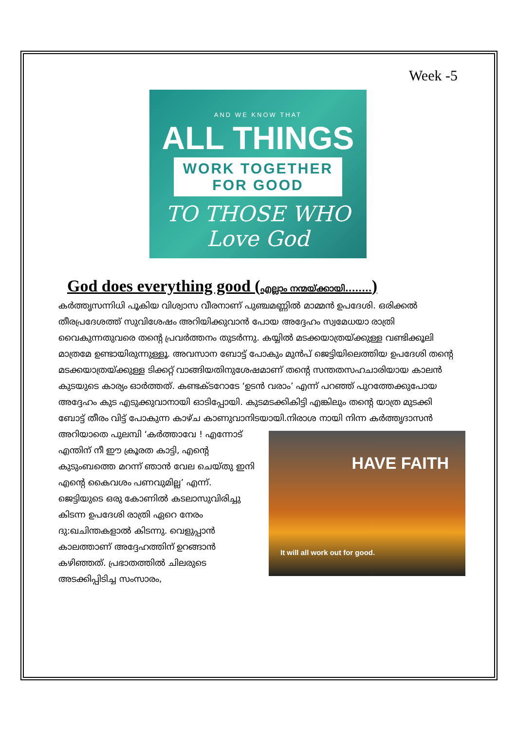Week -5
AND WE KNOW THAT
ALL THINGS
WORK TOGETHER
FOR GOOD
TO THOSE WHO Love God
God does everything good (എല്ലാം നന്മയ്ക്കായി........)
കർത്തൃസന്നിധി പൂകിയ വിശ്വാസ വീരനാണ് പുഞ്ചമണ്ണിൽ മാമ്മൻ ഉപദേശി. ഒരിക്കൽ തീരപ്രദേശത്ത് സുവിശേഷം അറിയിക്കുവാൻ പോയ അദ്ദേഹം സ്വമേധയാ രാത്രി വൈകുന്നതുവരെ തന്റെ പ്രവർത്തനം തുടർന്നു. കയ്യിൽ മടക്കയാത്രയ്ക്കുള്ള വണ്ടിക്കൂലി മാത്രമേ ഉണ്ടായിരുന്നുള്ളൂ. അവസാന ബോട്ട് പോകും മുൻപ് ജെട്ടിയിലെത്തിയ ഉപദേശി തന്റെ മടക്കയാത്രയ്ക്കുള്ള ടിക്കറ്റ് വാങ്ങിയതിനുശേഷമാണ് തന്റെ സന്തതസഹചാരിയായ കാലൻ കുടയുടെ കാര്യം ഓർത്തത്. കണ്ടക്ടറോടേ ‘ഉടൻ വരാം’ എന്ന് പറഞ്ഞ് പുറത്തേക്കുപോയ അദ്ദേഹം കുട എടുക്കുവാനായി ഓടിപ്പോയി. കുടമടക്കികിട്ടി എങ്കിലും തന്റെ യാത്ര മുടക്കി ബോട്ട് തീരം വിട്ട് പോകുന്ന കാഴ്ച കാണുവാനിടയായി.നിരാശ HAVE FAITH
It will all work out for good. നായി നിന്ന കർത്തൃദാസൻ അറിയാതെ പുലമ്പി ‘കർത്താവേ ! എന്നോട് എന്തിന് നീ ഈ ക്രൂരത കാട്ടി, എന്റെ കുടുംബത്തെ മറന്ന് ഞാൻ വേല ചെയ്തു ഇനി എന്റെ കൈവശം പണവുമില്ല’ എന്ന്. ജെട്ടിയുടെ ഒരു കോണിൽ കടലാസുവിരിച്ചു കിടന്ന ഉപദേശി രാത്രി ഏറെ നേരം ദു:ഖചിന്തകളാൽ കിടന്നു. വെളുപ്പാൻ കാലത്താണ് അദ്ദേഹത്തിന് ഉറങ്ങാൻ കഴിഞ്ഞത്. പ്രഭാതത്തിൽ ചിലരുടെ അടക്കിപ്പിടിച്ച സംസാരം,